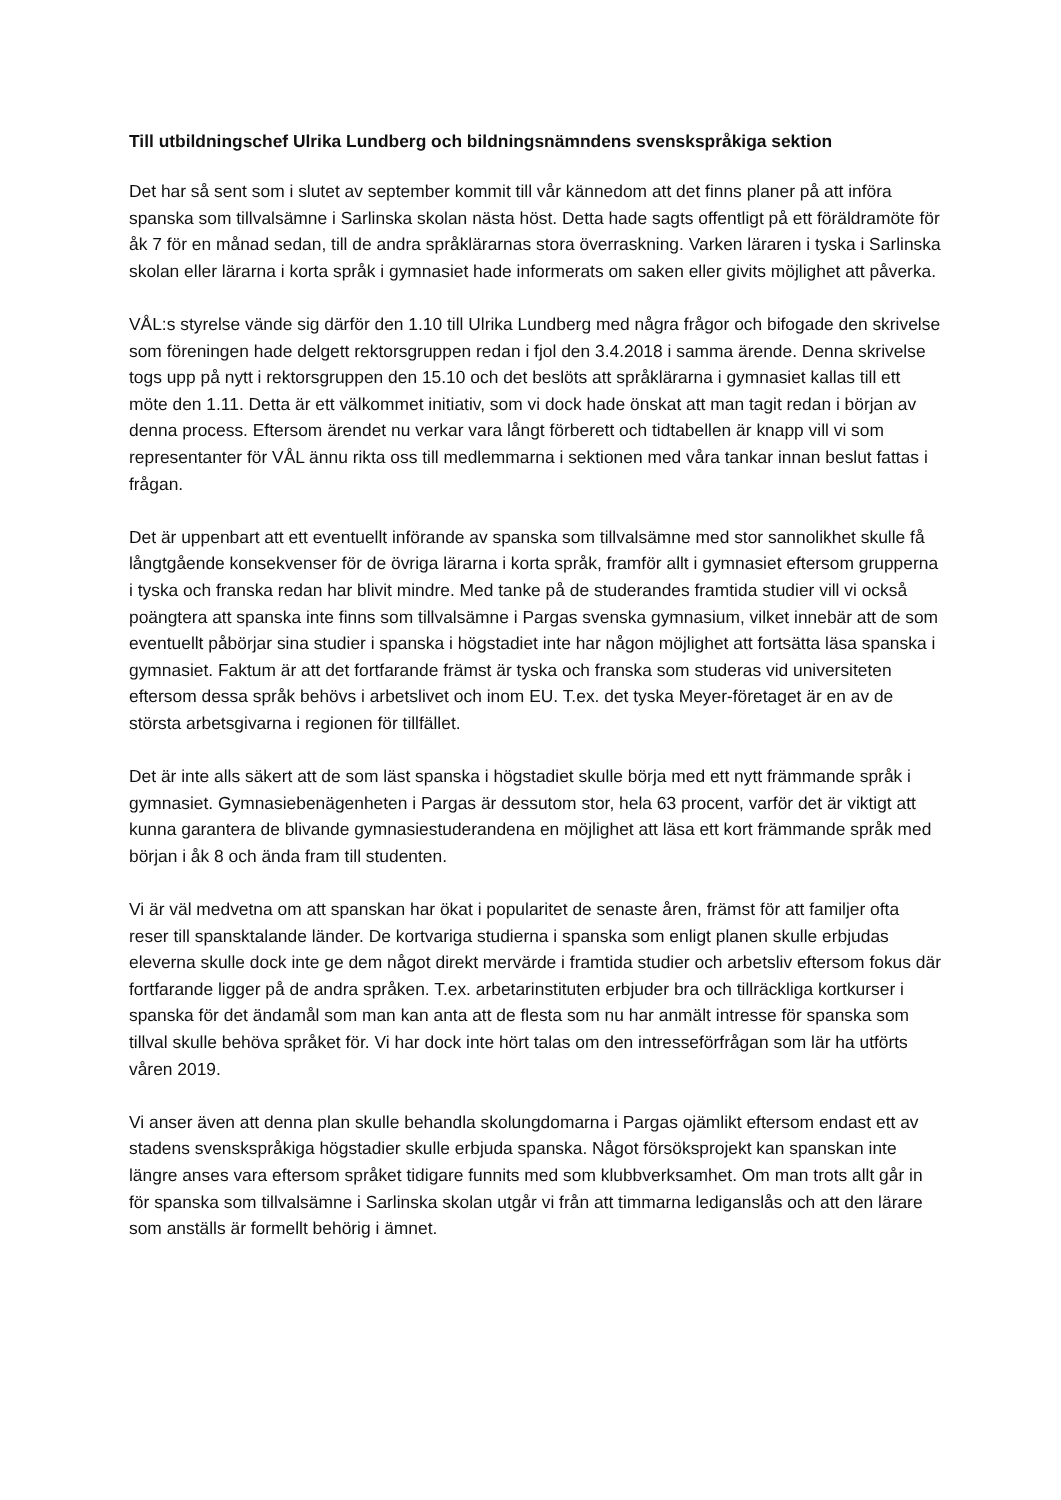Till utbildningschef Ulrika Lundberg och bildningsnämndens svenskspråkiga sektion
Det har så sent som i slutet av september kommit till vår kännedom att det finns planer på att införa spanska som tillvalsämne i Sarlinska skolan nästa höst. Detta hade sagts offentligt på ett föräldramöte för åk 7 för en månad sedan, till de andra språklärarnas stora överraskning. Varken läraren i tyska i Sarlinska skolan eller lärarna i korta språk i gymnasiet hade informerats om saken eller givits möjlighet att påverka.
VÅL:s styrelse vände sig därför den 1.10 till Ulrika Lundberg med några frågor och bifogade den skrivelse som föreningen hade delgett rektorsgruppen redan i fjol den 3.4.2018 i samma ärende. Denna skrivelse togs upp på nytt i rektorsgruppen den 15.10 och det beslöts att språklärarna i gymnasiet kallas till ett möte den 1.11. Detta är ett välkommet initiativ, som vi dock hade önskat att man tagit redan i början av denna process. Eftersom ärendet nu verkar vara långt förberett och tidtabellen är knapp vill vi som representanter för VÅL ännu rikta oss till medlemmarna i sektionen med våra tankar innan beslut fattas i frågan.
Det är uppenbart att ett eventuellt införande av spanska som tillvalsämne med stor sannolikhet skulle få långtgående konsekvenser för de övriga lärarna i korta språk, framför allt i gymnasiet eftersom grupperna i tyska och franska redan har blivit mindre. Med tanke på de studerandes framtida studier vill vi också poängtera att spanska inte finns som tillvalsämne i Pargas svenska gymnasium, vilket innebär att de som eventuellt påbörjar sina studier i spanska i högstadiet inte har någon möjlighet att fortsätta läsa spanska i gymnasiet. Faktum är att det fortfarande främst är tyska och franska som studeras vid universiteten eftersom dessa språk behövs i arbetslivet och inom EU. T.ex. det tyska Meyer-företaget är en av de största arbetsgivarna i regionen för tillfället.
Det är inte alls säkert att de som läst spanska i högstadiet skulle börja med ett nytt främmande språk i gymnasiet. Gymnasiebenägenheten i Pargas är dessutom stor, hela 63 procent, varför det är viktigt att kunna garantera de blivande gymnasiestuderandena en möjlighet att läsa ett kort främmande språk med början i åk 8 och ända fram till studenten.
Vi är väl medvetna om att spanskan har ökat i popularitet de senaste åren, främst för att familjer ofta reser till spansktalande länder. De kortvariga studierna i spanska som enligt planen skulle erbjudas eleverna skulle dock inte ge dem något direkt mervärde i framtida studier och arbetsliv eftersom fokus där fortfarande ligger på de andra språken. T.ex. arbetarinstituten erbjuder bra och tillräckliga kortkurser i spanska för det ändamål som man kan anta att de flesta som nu har anmält intresse för spanska som tillval skulle behöva språket för. Vi har dock inte hört talas om den intresseförfrågan som lär ha utförts våren 2019.
Vi anser även att denna plan skulle behandla skolungdomarna i Pargas ojämlikt eftersom endast ett av stadens svenskspråkiga högstadier skulle erbjuda spanska. Något försöksprojekt kan spanskan inte längre anses vara eftersom språket tidigare funnits med som klubbverksamhet. Om man trots allt går in för spanska som tillvalsämne i Sarlinska skolan utgår vi från att timmarna lediganslås och att den lärare som anställs är formellt behörig i ämnet.